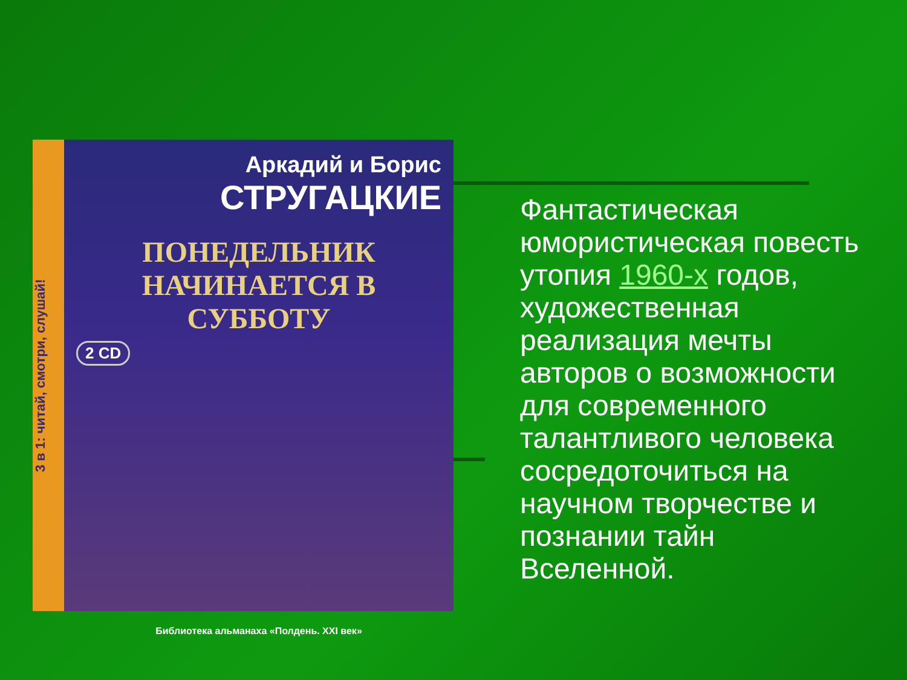3 в 1: читай, смотри, слушай!
Аркадий и Борис
СТРУГАЦКИЕ
ПОНЕДЕЛЬНИК НАЧИНАЕТСЯ В СУББОТУ
2 CD
Библиотека альманаха «Полдень. XXI век»
Фантастическая юмористическая повесть утопия 1960-х годов, художественная реализация мечты авторов о возможности для современного талантливого человека сосредоточиться на научном творчестве и познании тайн Вселенной.